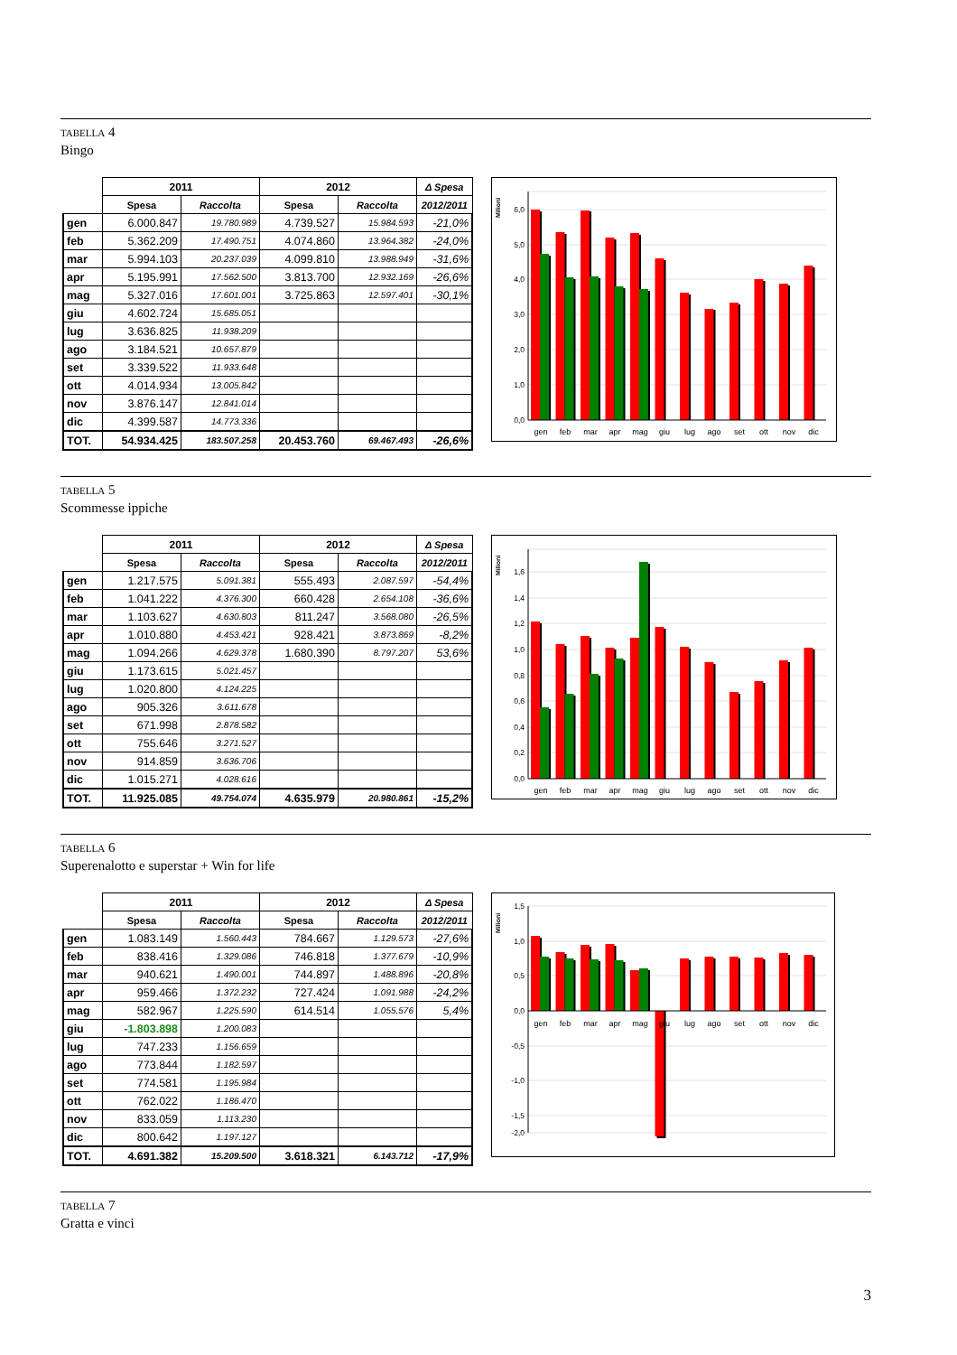TABELLA 4
Bingo
| | 2011 | | 2012 | | Δ Spesa |
| --- | --- | --- | --- | --- | --- |
| | Spesa | Raccolta | Spesa | Raccolta | 2012/2011 |
| gen | 6.000.847 | 19.780.989 | 4.739.527 | 15.984.593 | -21,0% |
| feb | 5.362.209 | 17.490.751 | 4.074.860 | 13.964.382 | -24,0% |
| mar | 5.994.103 | 20.237.039 | 4.099.810 | 13.988.949 | -31,6% |
| apr | 5.195.991 | 17.562.500 | 3.813.700 | 12.932.169 | -26,6% |
| mag | 5.327.016 | 17.601.001 | 3.725.863 | 12.597.401 | -30,1% |
| giu | 4.602.724 | 15.685.051 | | | |
| lug | 3.636.825 | 11.938.209 | | | |
| ago | 3.184.521 | 10.657.879 | | | |
| set | 3.339.522 | 11.933.648 | | | |
| ott | 4.014.934 | 13.005.842 | | | |
| nov | 3.876.147 | 12.841.014 | | | |
| dic | 4.399.587 | 14.773.336 | | | |
| TOT. | 54.934.425 | 183.507.258 | 20.453.760 | 69.467.493 | -26,6% |
0,0
1,0
2,0
3,0
4,0
5,0
6,0
Milioni
gen
feb
mar
apr
mag
giu
lug
ago
set
ott
nov
dic
TABELLA 5
Scommesse ippiche
| | 2011 | | 2012 | | Δ Spesa |
| --- | --- | --- | --- | --- | --- |
| | Spesa | Raccolta | Spesa | Raccolta | 2012/2011 |
| gen | 1.217.575 | 5.091.381 | 555.493 | 2.087.597 | -54,4% |
| feb | 1.041.222 | 4.376.300 | 660.428 | 2.654.108 | -36,6% |
| mar | 1.103.627 | 4.630.803 | 811.247 | 3.568.080 | -26,5% |
| apr | 1.010.880 | 4.453.421 | 928.421 | 3.873.869 | -8,2% |
| mag | 1.094.266 | 4.629.378 | 1.680.390 | 8.797.207 | 53,6% |
| giu | 1.173.615 | 5.021.457 | | | |
| lug | 1.020.800 | 4.124.225 | | | |
| ago | 905.326 | 3.611.678 | | | |
| set | 671.998 | 2.878.582 | | | |
| ott | 755.646 | 3.271.527 | | | |
| nov | 914.859 | 3.636.706 | | | |
| dic | 1.015.271 | 4.028.616 | | | |
| TOT. | 11.925.085 | 49.754.074 | 4.635.979 | 20.980.861 | -15,2% |
0,0
0,2
0,4
0,6
0,8
1,0
1,2
1,4
1,6
Milioni
gen
feb
mar
apr
mag
giu
lug
ago
set
ott
nov
dic
TABELLA 6
Superenalotto e superstar + Win for life
| | 2011 | | 2012 | | Δ Spesa |
| --- | --- | --- | --- | --- | --- |
| | Spesa | Raccolta | Spesa | Raccolta | 2012/2011 |
| gen | 1.083.149 | 1.560.443 | 784.667 | 1.129.573 | -27,6% |
| feb | 838.416 | 1.329.086 | 746.818 | 1.377.679 | -10,9% |
| mar | 940.621 | 1.490.001 | 744.897 | 1.488.896 | -20,8% |
| apr | 959.466 | 1.372.232 | 727.424 | 1.091.988 | -24,2% |
| mag | 582.967 | 1.225.590 | 614.514 | 1.055.576 | 5,4% |
| giu | -1.803.898 | 1.200.083 | | | |
| lug | 747.233 | 1.156.659 | | | |
| ago | 773.844 | 1.182.597 | | | |
| set | 774.581 | 1.195.984 | | | |
| ott | 762.022 | 1.186.470 | | | |
| nov | 833.059 | 1.113.230 | | | |
| dic | 800.642 | 1.197.127 | | | |
| TOT. | 4.691.382 | 15.209.500 | 3.618.321 | 6.143.712 | -17,9% |
1,5
1,0
0,5
0,0
-0,5
-1,0
-1,5
-2,0
Milioni
gen
feb
mar
apr
mag
giu
lug
ago
set
ott
nov
dic
TABELLA 7
Gratta e vinci
3